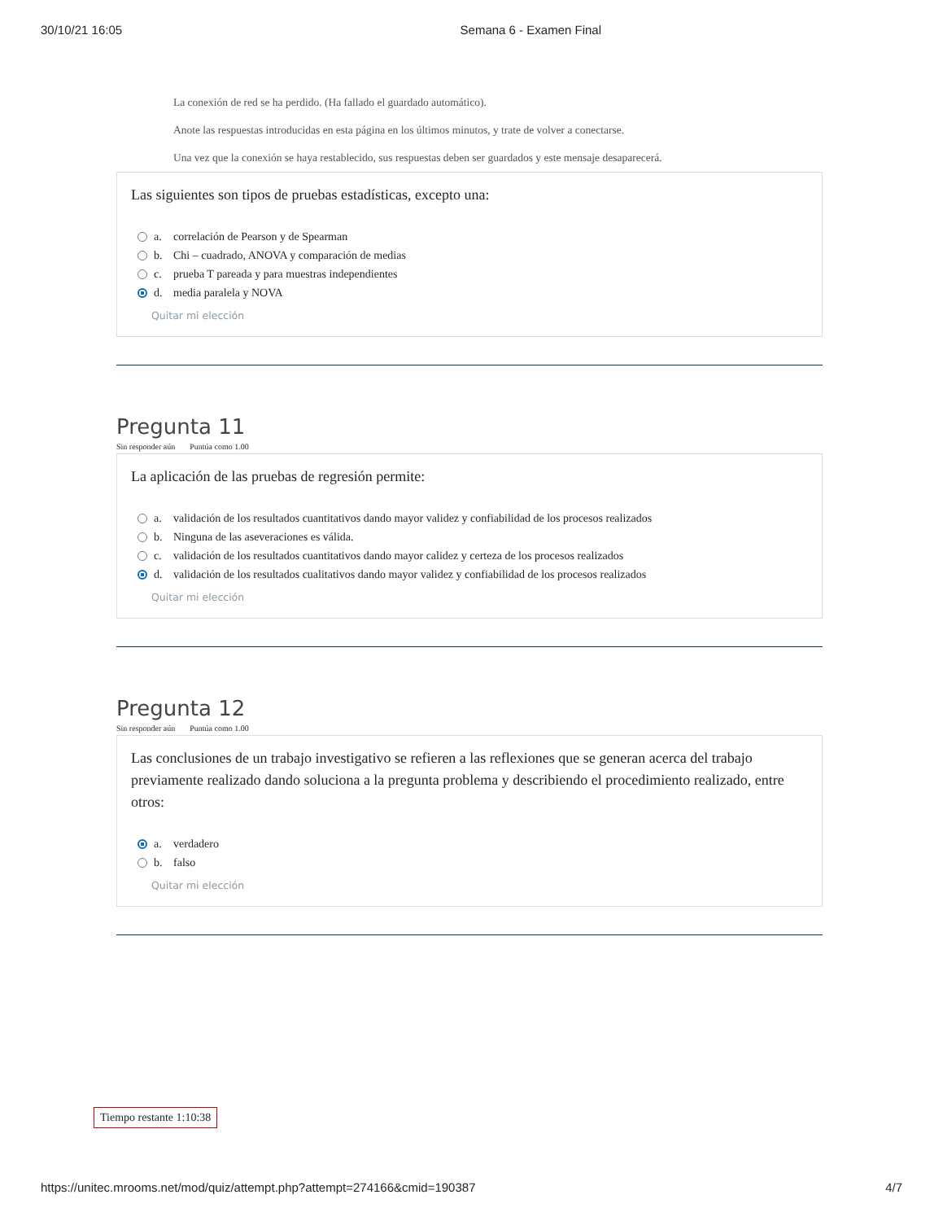30/10/21 16:05 Semana 6 - Examen Final
La conexión de red se ha perdido. (Ha fallado el guardado automático).
Anote las respuestas introducidas en esta página en los últimos minutos, y trate de volver a conectarse.
Una vez que la conexión se haya restablecido, sus respuestas deben ser guardados y este mensaje desaparecerá.
Las siguientes son tipos de pruebas estadísticas, excepto una:
a. correlación de Pearson y de Spearman
b. Chi – cuadrado, ANOVA y comparación de medias
c. prueba T pareada y para muestras independientes
d. media paralela y NOVA
Quitar mi elección
Pregunta 11
Sin responder aún Puntúa como 1.00
La aplicación de las pruebas de regresión permite:
a. validación de los resultados cuantitativos dando mayor validez y confiabilidad de los procesos realizados
b. Ninguna de las aseveraciones es válida.
c. validación de los resultados cuantitativos dando mayor calidez y certeza de los procesos realizados
d. validación de los resultados cualitativos dando mayor validez y confiabilidad de los procesos realizados
Quitar mi elección
Pregunta 12
Sin responder aún Puntúa como 1.00
Las conclusiones de un trabajo investigativo se refieren a las reflexiones que se generan acerca del trabajo previamente realizado dando soluciona a la pregunta problema y describiendo el procedimiento realizado, entre otros:
a. verdadero
b. falso
Quitar mi elección
Tiempo restante 1:10:38
https://unitec.mrooms.net/mod/quiz/attempt.php?attempt=274166&cmid=190387 4/7